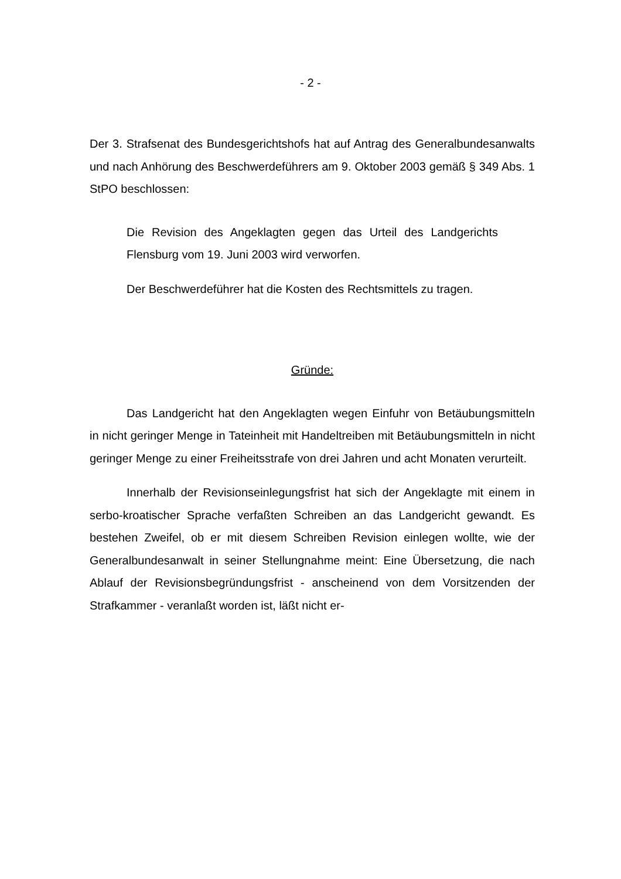- 2 -
Der 3. Strafsenat des Bundesgerichtshofs hat auf Antrag des Generalbundes­anwalts und nach Anhörung des Beschwerdeführers am 9. Oktober 2003 ge­mäß § 349 Abs. 1 StPO beschlossen:
Die Revision des Angeklagten gegen das Urteil des Landgerichts Flensburg vom 19. Juni 2003 wird verworfen.
Der Beschwerdeführer hat die Kosten des Rechtsmittels zu tra­gen.
Gründe:
Das Landgericht hat den Angeklagten wegen Einfuhr von Betäubungs­mitteln in nicht geringer Menge in Tateinheit mit Handeltreiben mit Betäu­bungsmitteln in nicht geringer Menge zu einer Freiheitsstrafe von drei Jahren und acht Monaten verurteilt.
Innerhalb der Revisionseinlegungsfrist hat sich der Angeklagte mit ei­nem in serbo-kroatischer Sprache verfaßten Schreiben an das Landgericht gewandt. Es bestehen Zweifel, ob er mit diesem Schreiben Revision einlegen wollte, wie der Generalbundesanwalt in seiner Stellungnahme meint: Eine Übersetzung, die nach Ablauf der Revisionsbegründungsfrist - anscheinend von dem Vorsitzenden der Strafkammer - veranlaßt worden ist, läßt nicht er-